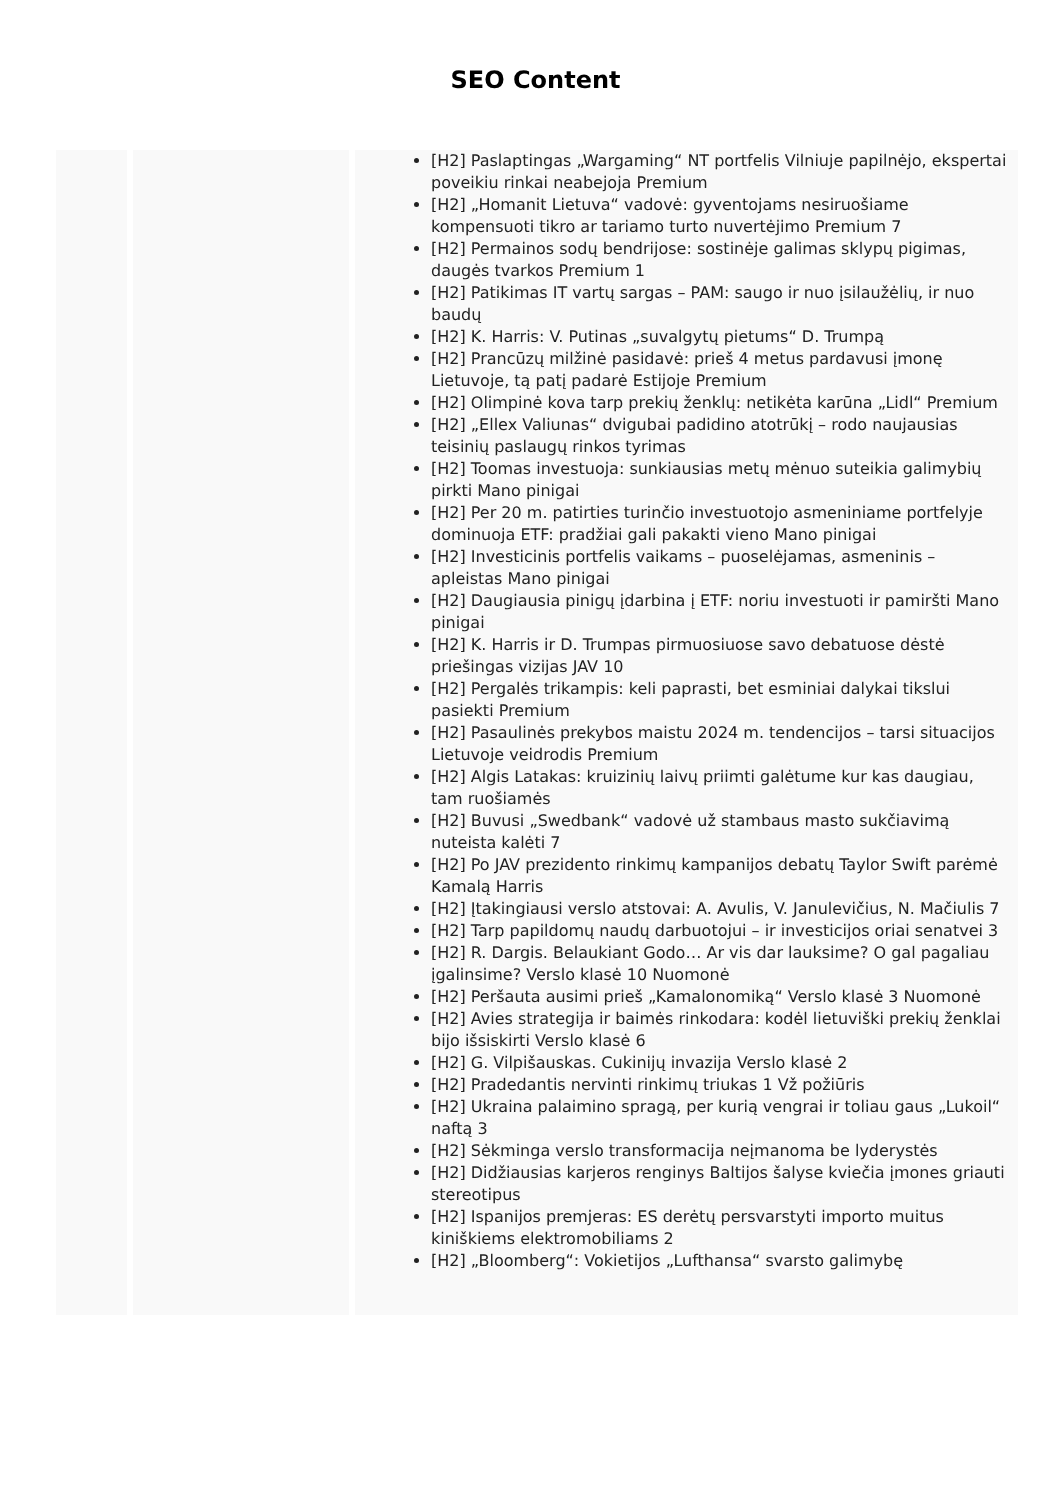SEO Content
[H2] Paslaptingas „Wargaming“ NT portfelis Vilniuje papilnėjo, ekspertai poveikiu rinkai neabejoja Premium
[H2] „Homanit Lietuva“ vadovė: gyventojams nesiruošiame kompensuoti tikro ar tariamo turto nuvertėjimo Premium 7
[H2] Permainos sodų bendrijose: sostinėje galimas sklypų pigimas, daugės tvarkos Premium 1
[H2] Patikimas IT vartų sargas – PAM: saugo ir nuo įsilaužėlių, ir nuo baudų
[H2] K. Harris: V. Putinas „suvalgytų pietums“ D. Trumpą
[H2] Prancūzų milžinė pasidavė: prieš 4 metus pardavusi įmonę Lietuvoje, tą patį padarė Estijoje Premium
[H2] Olimpinė kova tarp prekių ženklų: netikėta karūna „Lidl“ Premium
[H2] „Ellex Valiunas“ dvigubai padidino atotrūkį – rodo naujausias teisinių paslaugų rinkos tyrimas
[H2] Toomas investuoja: sunkiausias metų mėnuo suteikia galimybių pirkti Mano pinigai
[H2] Per 20 m. patirties turinčio investuotojo asmeniniame portfelyje dominuoja ETF: pradžiai gali pakakti vieno Mano pinigai
[H2] Investicinis portfelis vaikams – puoselėjamas, asmeninis – apleistas Mano pinigai
[H2] Daugiausia pinigų įdarbina į ETF: noriu investuoti ir pamiršti Mano pinigai
[H2] K. Harris ir D. Trumpas pirmuosiuose savo debatuose dėstė priešingas vizijas JAV 10
[H2] Pergalės trikampis: keli paprasti, bet esminiai dalykai tikslui pasiekti Premium
[H2] Pasaulinės prekybos maistu 2024 m. tendencijos – tarsi situacijos Lietuvoje veidrodis Premium
[H2] Algis Latakas: kruizinių laivų priimti galėtume kur kas daugiau, tam ruošiamės
[H2] Buvusi „Swedbank“ vadovė už stambaus masto sukčiavimą nuteista kalėti 7
[H2] Po JAV prezidento rinkimų kampanijos debatų Taylor Swift parėmė Kamalą Harris
[H2] Įtakingiausi verslo atstovai: A. Avulis, V. Janulevičius, N. Mačiulis 7
[H2] Tarp papildomų naudų darbuotojui – ir investicijos oriai senatvei 3
[H2] R. Dargis. Belaukiant Godo… Ar vis dar lauksime? O gal pagaliau įgalinsime? Verslo klasė 10 Nuomonė
[H2] Peršauta ausimi prieš „Kamalonomiką“ Verslo klasė 3 Nuomonė
[H2] Avies strategija ir baimės rinkodara: kodėl lietuviški prekių ženklai bijo išsiskirti Verslo klasė 6
[H2] G. Vilpišauskas. Cukinijų invazija Verslo klasė 2
[H2] Pradedantis nervinti rinkimų triukas 1 Vž požiūris
[H2] Ukraina palaimino spragą, per kurią vengrai ir toliau gaus „Lukoil“ naftą 3
[H2] Sėkminga verslo transformacija neįmanoma be lyderystės
[H2] Didžiausias karjeros renginys Baltijos šalyse kviečia įmones griauti stereotipus
[H2] Ispanijos premjeras: ES derėtų persvarstyti importo muitus kiniškiems elektromobiliams 2
[H2] „Bloomberg“: Vokietijos „Lufthansa“ svarsto galimybę